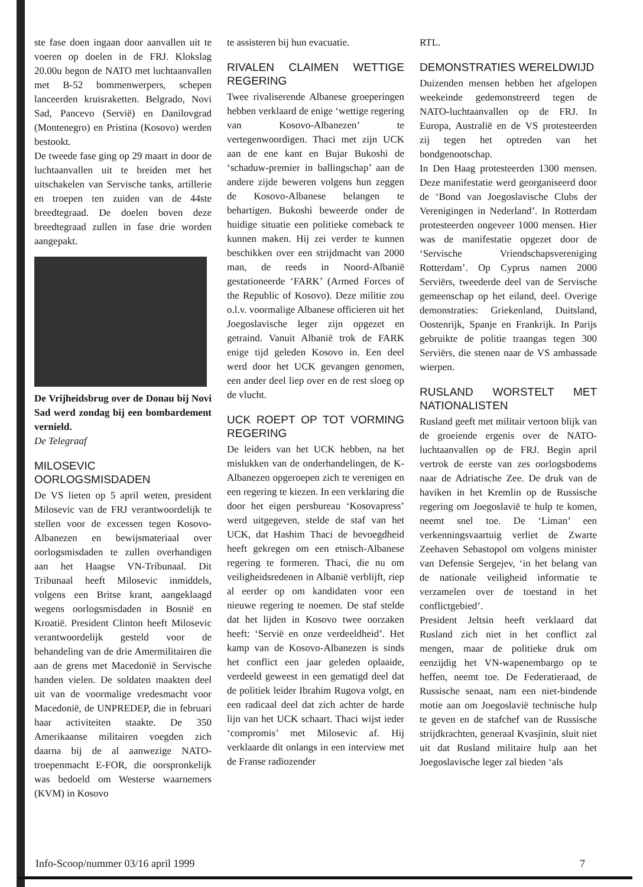ste fase doen ingaan door aanvallen uit te voeren op doelen in de FRJ. Klokslag 20.00u begon de NATO met luchtaanvallen met B-52 bommenwerpers, schepen lanceerden kruisraketten. Belgrado, Novi Sad, Pancevo (Servië) en Danilovgrad (Montenegro) en Pristina (Kosovo) werden bestookt.
De tweede fase ging op 29 maart in door de luchtaanvallen uit te breiden met het uitschakelen van Servische tanks, artillerie en troepen ten zuiden van de 44ste breedtegraad. De doelen boven deze breedtegraad zullen in fase drie worden aangepakt.
De Vrijheidsbrug over de Donau bij Novi Sad werd zondag bij een bombardement vernield.
De Telegraaf
MILOSEVIC OORLOGSMISDADEN
De VS lieten op 5 april weten, president Milosevic van de FRJ verantwoordelijk te stellen voor de excessen tegen Kosovo-Albanezen en bewijsmateriaal over oorlogsmisdaden te zullen overhandigen aan het Haagse VN-Tribunaal. Dit Tribunaal heeft Milosevic inmiddels, volgens een Britse krant, aangeklaagd wegens oorlogsmisdaden in Bosnië en Kroatië. President Clinton heeft Milosevic verantwoordelijk gesteld voor de behandeling van de drie Amermilitairen die aan de grens met Macedonië in Servische handen vielen. De soldaten maakten deel uit van de voormalige vredesmacht voor Macedonië, de UNPREDEP, die in februari haar activiteiten staakte. De 350 Amerikaanse militairen voegden zich daarna bij de al aanwezige NATO-troepenmacht E-FOR, die oorspronkelijk was bedoeld om Westerse waarnemers (KVM) in Kosovo
te assisteren bij hun evacuatie.
RIVALEN CLAIMEN WETTIGE REGERING
Twee rivaliserende Albanese groeperingen hebben verklaard de enige ‘wettige regering van Kosovo-Albanezen’ te vertegenwoordigen. Thaci met zijn UCK aan de ene kant en Bujar Bukoshi de ‘schaduw-premier in ballingschap’ aan de andere zijde beweren volgens hun zeggen de Kosovo-Albanese belangen te behartigen. Bukoshi beweerde onder de huidige situatie een politieke comeback te kunnen maken. Hij zei verder te kunnen beschikken over een strijdmacht van 2000 man, de reeds in Noord-Albanië gestationeerde ‘FARK’ (Armed Forces of the Republic of Kosovo). Deze militie zou o.l.v. voormalige Albanese officieren uit het Joegoslavische leger zijn opgezet en getraind. Vanuit Albanië trok de FARK enige tijd geleden Kosovo in. Een deel werd door het UCK gevangen genomen, een ander deel liep over en de rest sloeg op de vlucht.
UCK ROEPT OP TOT VORMING REGERING
De leiders van het UCK hebben, na het mislukken van de onderhandelingen, de K-Albanezen opgeroepen zich te verenigen en een regering te kiezen. In een verklaring die door het eigen persbureau ‘Kosovapress’ werd uitgegeven, stelde de staf van het UCK, dat Hashim Thaci de bevoegdheid heeft gekregen om een etnisch-Albanese regering te formeren. Thaci, die nu om veiligheidsredenen in Albanië verblijft, riep al eerder op om kandidaten voor een nieuwe regering te noemen. De staf stelde dat het lijden in Kosovo twee oorzaken heeft: ‘Servië en onze verdeeldheid’. Het kamp van de Kosovo-Albanezen is sinds het conflict een jaar geleden oplaaide, verdeeld geweest in een gematigd deel dat de politiek leider Ibrahim Rugova volgt, en een radicaal deel dat zich achter de harde lijn van het UCK schaart. Thaci wijst ieder ‘compromis’ met Milosevic af. Hij verklaarde dit onlangs in een interview met de Franse radiozender
RTL.
DEMONSTRATIES WERELDWIJD
Duizenden mensen hebben het afgelopen weekeinde gedemonstreerd tegen de NATO-luchtaanvallen op de FRJ. In Europa, Australië en de VS protesteerden zij tegen het optreden van het bondgenootschap.
In Den Haag protesteerden 1300 mensen. Deze manifestatie werd georganiseerd door de ‘Bond van Joegoslavische Clubs der Verenigingen in Nederland’. In Rotterdam protesteerden ongeveer 1000 mensen. Hier was de manifestatie opgezet door de ‘Servische Vriendschapsvereniging Rotterdam’. Op Cyprus namen 2000 Serviërs, tweederde deel van de Servische gemeenschap op het eiland, deel. Overige demonstraties: Griekenland, Duitsland, Oostenrijk, Spanje en Frankrijk. In Parijs gebruikte de politie traangas tegen 300 Serviërs, die stenen naar de VS ambassade wierpen.
RUSLAND WORSTELT MET NATIONALISTEN
Rusland geeft met militair vertoon blijk van de groeiende ergenis over de NATO-luchtaanvallen op de FRJ. Begin april vertrok de eerste van zes oorlogsbodems naar de Adriatische Zee. De druk van de haviken in het Kremlin op de Russische regering om Joegoslavië te hulp te komen, neemt snel toe. De ‘Liman’ een verkenningsvaartuig verliet de Zwarte Zeehaven Sebastopol om volgens minister van Defensie Sergejev, ‘in het belang van de nationale veiligheid informatie te verzamelen over de toestand in het conflictgebied’.
President Jeltsin heeft verklaard dat Rusland zich niet in het conflict zal mengen, maar de politieke druk om eenzijdig het VN-wapenembargo op te heffen, neemt toe. De Federatieraad, de Russische senaat, nam een niet-bindende motie aan om Joegoslavië technische hulp te geven en de stafchef van de Russische strijdkrachten, generaal Kvasjinin, sluit niet uit dat Rusland militaire hulp aan het Joegoslavische leger zal bieden ‘als
Info-Scoop/nummer 03/16 april 1999 7